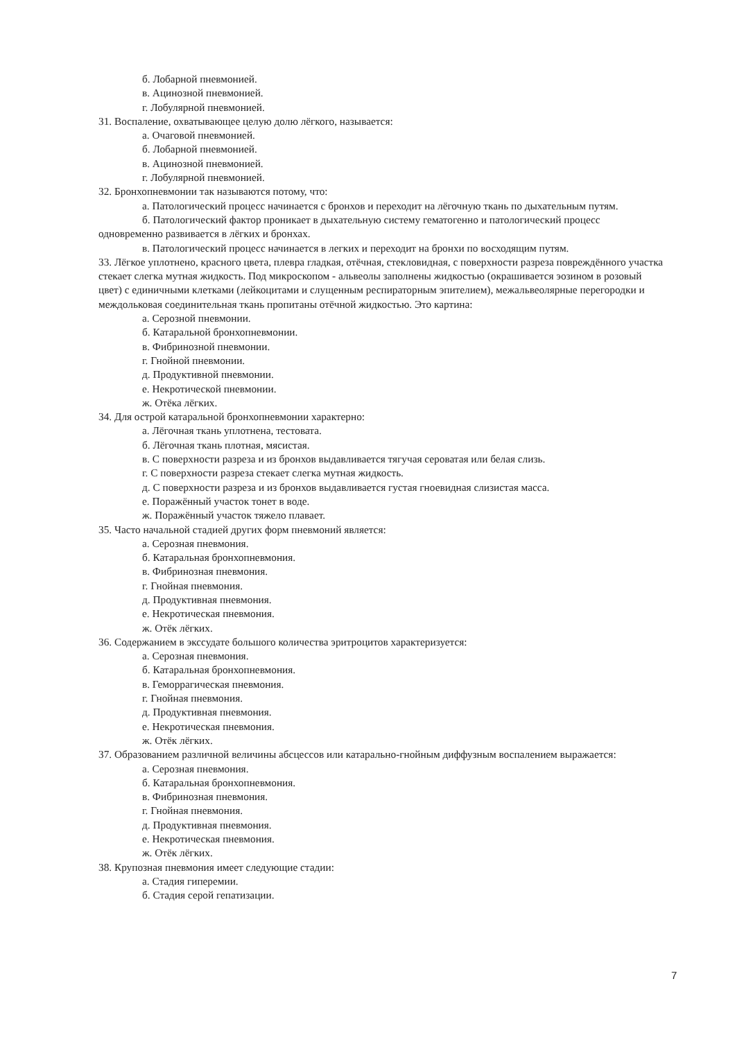б. Лобарной пневмонией.
в. Ацинозной пневмонией.
г. Лобулярной пневмонией.
31. Воспаление, охватывающее целую долю лёгкого, называется:
а. Очаговой пневмонией.
б. Лобарной пневмонией.
в. Ацинозной пневмонией.
г. Лобулярной пневмонией.
32. Бронхопневмонии так называются потому, что:
а. Патологический процесс начинается с бронхов и переходит на лёгочную ткань по дыхательным путям.
б. Патологический фактор проникает в дыхательную систему гематогенно и патологический процесс одновременно развивается в лёгких и бронхах.
в. Патологический процесс начинается в легких и переходит на бронхи по восходящим путям.
33. Лёгкое уплотнено, красного цвета, плевра гладкая, отёчная, стекловидная, с поверхности разреза повреждённого участка стекает слегка мутная жидкость. Под микроскопом - альвеолы заполнены жидкостью (окрашивается эозином в розовый цвет) с единичными клетками (лейкоцитами и слущенным респираторным эпителием), межальвеолярные перегородки и междольковая соединительная ткань пропитаны отёчной жидкостью. Это картина:
а. Серозной пневмонии.
б. Катаральной бронхопневмонии.
в. Фибринозной пневмонии.
г. Гнойной пневмонии.
д. Продуктивной пневмонии.
е. Некротической пневмонии.
ж. Отёка лёгких.
34. Для острой катаральной бронхопневмонии характерно:
а. Лёгочная ткань уплотнена, тестовата.
б. Лёгочная ткань плотная, мясистая.
в. С поверхности разреза и из бронхов выдавливается тягучая сероватая или белая слизь.
г. С поверхности разреза стекает слегка мутная жидкость.
д. С поверхности разреза и из бронхов выдавливается густая гноевидная слизистая масса.
е. Поражённый участок тонет в воде.
ж. Поражённый участок тяжело плавает.
35. Часто начальной стадией других форм пневмоний является:
а. Серозная пневмония.
б. Катаральная бронхопневмония.
в. Фибринозная пневмония.
г. Гнойная пневмония.
д. Продуктивная пневмония.
е. Некротическая пневмония.
ж. Отёк лёгких.
36. Содержанием в экссудате большого количества эритроцитов характеризуется:
а. Серозная пневмония.
б. Катаральная бронхопневмония.
в. Геморрагическая пневмония.
г. Гнойная пневмония.
д. Продуктивная пневмония.
е. Некротическая пневмония.
ж. Отёк лёгких.
37. Образованием различной величины абсцессов или катарально-гнойным диффузным воспалением выражается:
а. Серозная пневмония.
б. Катаральная бронхопневмония.
в. Фибринозная пневмония.
г. Гнойная пневмония.
д. Продуктивная пневмония.
е. Некротическая пневмония.
ж. Отёк лёгких.
38. Крупозная пневмония имеет следующие стадии:
а. Стадия гиперемии.
б. Стадия серой гепатизации.
7